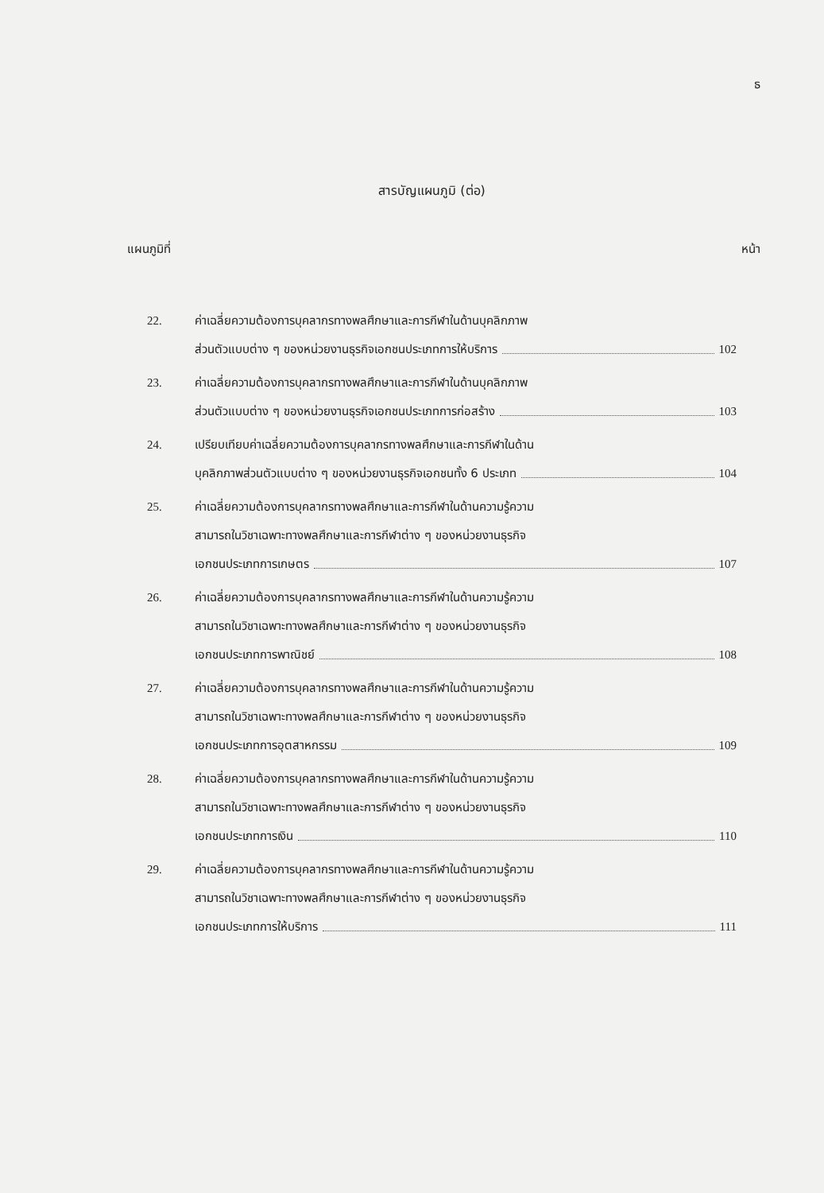ธ
สารบัญแผนภูมิ (ต่อ)
แผนภูมิที่ หน้า
22. ค่าเฉลี่ยความต้องการบุคลากรทางพลศึกษาและการกีฬาในด้านบุคลิกภาพ
ส่วนตัวแบบต่าง ๆ ของหน่วยงานธุรกิจเอกชนประเภทการให้บริการ 102
23. ค่าเฉลี่ยความต้องการบุคลากรทางพลศึกษาและการกีฬาในด้านบุคลิกภาพ
ส่วนตัวแบบต่าง ๆ ของหน่วยงานธุรกิจเอกชนประเภทการก่อสร้าง 103
24. เปรียบเทียบค่าเฉลี่ยความต้องการบุคลากรทางพลศึกษาและการกีฬาในด้าน
บุคลิกภาพส่วนตัวแบบต่าง ๆ ของหน่วยงานธุรกิจเอกชนทั้ง 6 ประเภท 104
25. ค่าเฉลี่ยความต้องการบุคลากรทางพลศึกษาและการกีฬาในด้านความรู้ความ
สามารถในวิชาเฉพาะทางพลศึกษาและการกีฬาต่าง ๆ ของหน่วยงานธุรกิจ
เอกชนประเภทการเกษตร 107
26. ค่าเฉลี่ยความต้องการบุคลากรทางพลศึกษาและการกีฬาในด้านความรู้ความ
สามารถในวิชาเฉพาะทางพลศึกษาและการกีฬาต่าง ๆ ของหน่วยงานธุรกิจ
เอกชนประเภทการพาณิชย์ 108
27. ค่าเฉลี่ยความต้องการบุคลากรทางพลศึกษาและการกีฬาในด้านความรู้ความ
สามารถในวิชาเฉพาะทางพลศึกษาและการกีฬาต่าง ๆ ของหน่วยงานธุรกิจ
เอกชนประเภทการอุตสาหกรรม 109
28. ค่าเฉลี่ยความต้องการบุคลากรทางพลศึกษาและการกีฬาในด้านความรู้ความ
สามารถในวิชาเฉพาะทางพลศึกษาและการกีฬาต่าง ๆ ของหน่วยงานธุรกิจ
เอกชนประเภทการเงิน 110
29. ค่าเฉลี่ยความต้องการบุคลากรทางพลศึกษาและการกีฬาในด้านความรู้ความ
สามารถในวิชาเฉพาะทางพลศึกษาและการกีฬาต่าง ๆ ของหน่วยงานธุรกิจ
เอกชนประเภทการให้บริการ 111